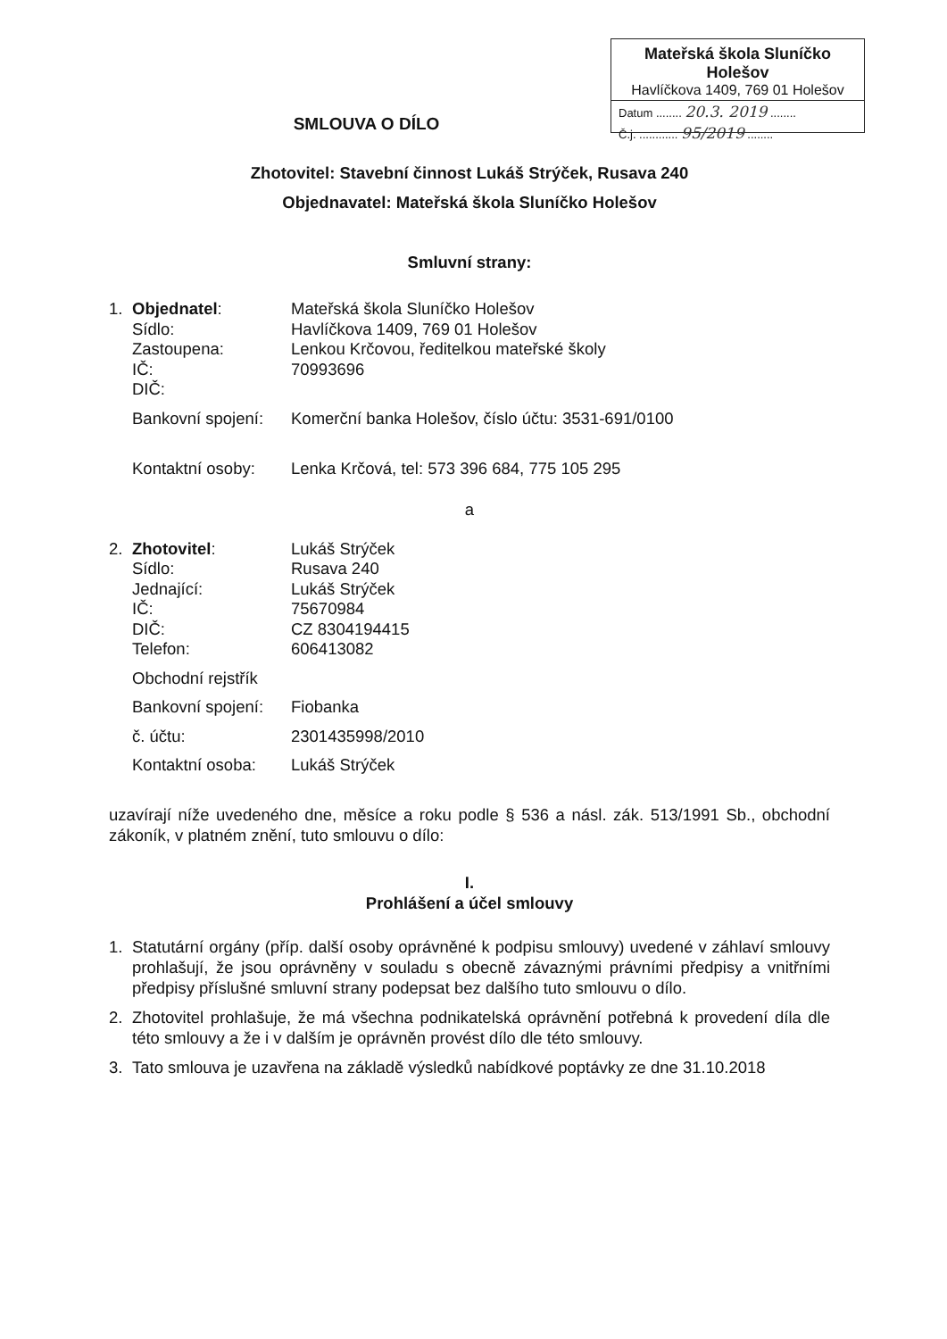Mateřská škola Sluníčko Holešov
Havlíčkova 1409, 769 01 Holešov
Datum ........ 20.3. 2019 ........
Č.j. ............ 95/2019 ........
SMLOUVA O DÍLO
Zhotovitel: Stavební činnost Lukáš Strýček, Rusava 240
Objednavatel: Mateřská škola Sluníčko Holešov
Smluvní strany:
| 1. | Objednatel : | Mateřská škola Sluníčko Holešov |
| | Sídlo: | Havlíčkova 1409, 769 01 Holešov |
| | Zastoupena: | Lenkou Krčovou, ředitelkou mateřské školy |
| | IČ: | 70993696 |
| | DIČ: | |
| | Bankovní spojení: | Komerční banka Holešov, číslo účtu: 3531-691/0100 |
| | Kontaktní osoby: | Lenka Krčová, tel: 573 396 684, 775 105 295 |
a
| 2. | Zhotovitel : | Lukáš Strýček |
| | Sídlo: | Rusava 240 |
| | Jednající: | Lukáš Strýček |
| | IČ: | 75670984 |
| | DIČ: | CZ 8304194415 |
| | Telefon: | 606413082 |
| | Obchodní rejstřík | |
| | Bankovní spojení: | Fiobanka |
| | č. účtu: | 2301435998/2010 |
| | Kontaktní osoba: | Lukáš Strýček |
uzavírají níže uvedeného dne, měsíce a roku podle § 536 a násl. zák. 513/1991 Sb., obchodní zákoník, v platném znění, tuto smlouvu o dílo:
I.
Prohlášení a účel smlouvy
1. Statutární orgány (příp. další osoby oprávněné k podpisu smlouvy) uvedené v záhlaví smlouvy prohlašují, že jsou oprávněny v souladu s obecně závaznými právními předpisy a vnitřními předpisy příslušné smluvní strany podepsat bez dalšího tuto smlouvu o dílo.
2. Zhotovitel prohlašuje, že má všechna podnikatelská oprávnění potřebná k provedení díla dle této smlouvy a že i v dalším je oprávněn provést dílo dle této smlouvy.
3. Tato smlouva je uzavřena na základě výsledků nabídkové poptávky ze dne 31.10.2018